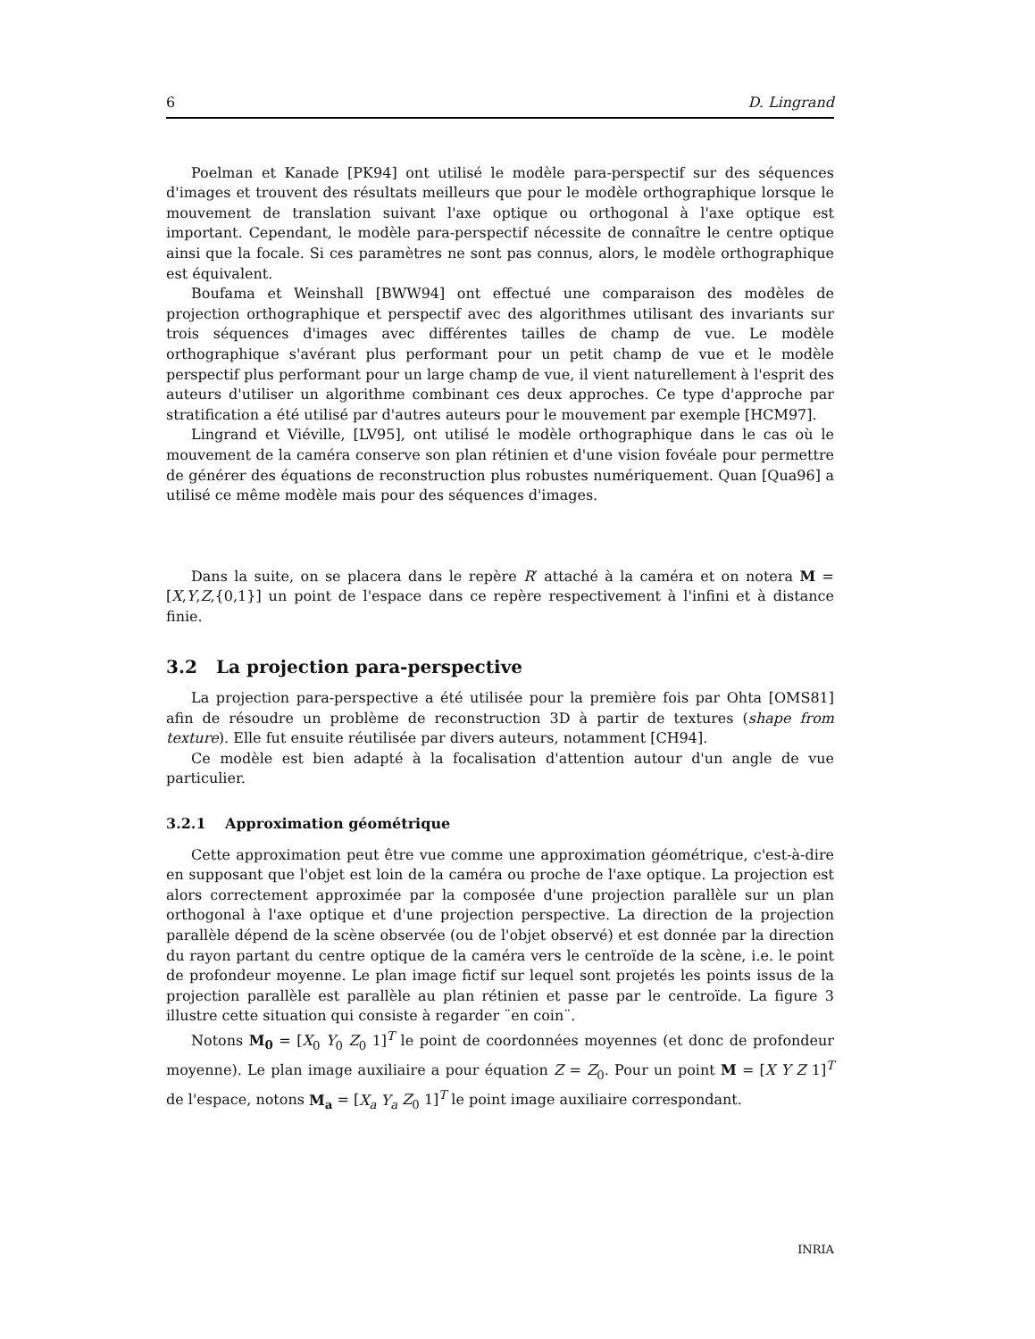6 D. Lingrand
Poelman et Kanade [PK94] ont utilisé le modèle para-perspectif sur des séquences d'images et trouvent des résultats meilleurs que pour le modèle orthographique lorsque le mouvement de translation suivant l'axe optique ou orthogonal à l'axe optique est important. Cependant, le modèle para-perspectif nécessite de connaître le centre optique ainsi que la focale. Si ces paramètres ne sont pas connus, alors, le modèle orthographique est équivalent.
Boufama et Weinshall [BWW94] ont effectué une comparaison des modèles de projection orthographique et perspectif avec des algorithmes utilisant des invariants sur trois séquences d'images avec différentes tailles de champ de vue. Le modèle orthographique s'avérant plus performant pour un petit champ de vue et le modèle perspectif plus performant pour un large champ de vue, il vient naturellement à l'esprit des auteurs d'utiliser un algorithme combinant ces deux approches. Ce type d'approche par stratification a été utilisé par d'autres auteurs pour le mouvement par exemple [HCM97].
Lingrand et Viéville, [LV95], ont utilisé le modèle orthographique dans le cas où le mouvement de la caméra conserve son plan rétinien et d'une vision fovéale pour permettre de générer des équations de reconstruction plus robustes numériquement. Quan [Qua96] a utilisé ce même modèle mais pour des séquences d'images.
Dans la suite, on se placera dans le repère R′ attaché à la caméra et on notera M = [X,Y,Z,{0,1}] un point de l'espace dans ce repère respectivement à l'infini et à distance finie.
3.2 La projection para-perspective
La projection para-perspective a été utilisée pour la première fois par Ohta [OMS81] afin de résoudre un problème de reconstruction 3D à partir de textures (shape from texture). Elle fut ensuite réutilisée par divers auteurs, notamment [CH94].
Ce modèle est bien adapté à la focalisation d'attention autour d'un angle de vue particulier.
3.2.1 Approximation géométrique
Cette approximation peut être vue comme une approximation géométrique, c'est-à-dire en supposant que l'objet est loin de la caméra ou proche de l'axe optique. La projection est alors correctement approximée par la composée d'une projection parallèle sur un plan orthogonal à l'axe optique et d'une projection perspective. La direction de la projection parallèle dépend de la scène observée (ou de l'objet observé) et est donnée par la direction du rayon partant du centre optique de la caméra vers le centroïde de la scène, i.e. le point de profondeur moyenne. Le plan image fictif sur lequel sont projetés les points issus de la projection parallèle est parallèle au plan rétinien et passe par le centroïde. La figure 3 illustre cette situation qui consiste à regarder ¨en coin¨.
Notons M<sub>0</sub> = [X<sub>0</sub> Y<sub>0</sub> Z<sub>0</sub> 1]<sup>T</sup> le point de coordonnées moyennes (et donc de profondeur moyenne). Le plan image auxiliaire a pour équation Z = Z<sub>0</sub>. Pour un point M = [X Y Z 1]<sup>T</sup> de l'espace, notons M<sub>a</sub> = [X<sub>a</sub> Y<sub>a</sub> Z<sub>0</sub> 1]<sup>T</sup> le point image auxiliaire correspondant.
INRIA